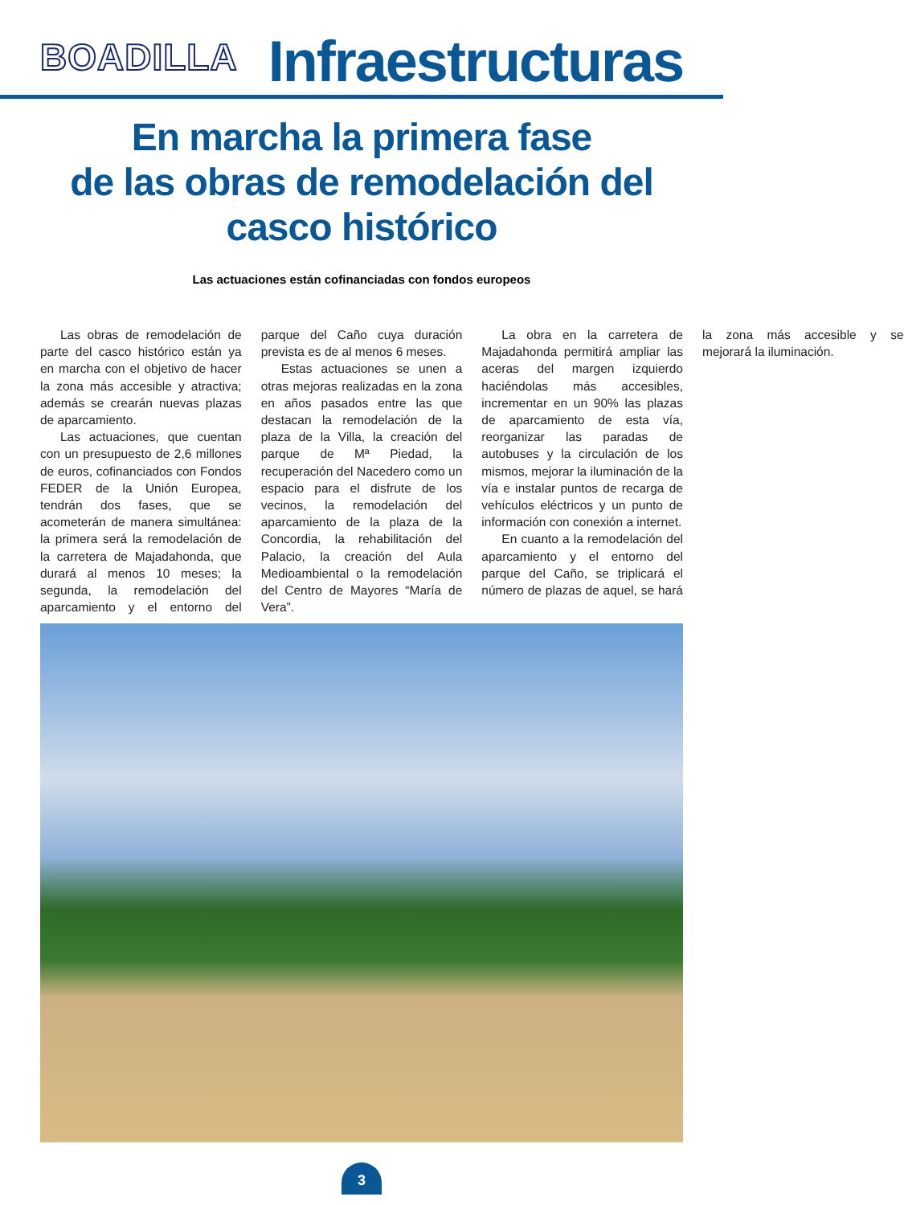BOADILLA
Infraestructuras
En marcha la primera fase
de las obras de remodelación del
casco histórico
Las actuaciones están cofinanciadas con fondos europeos
Las obras de remodelación de parte del casco histórico están ya en marcha con el objetivo de hacer la zona más accesible y atractiva; además se crearán nuevas plazas de aparcamiento.
Las actuaciones, que cuentan con un presupuesto de 2,6 millones de euros, cofinanciados con Fondos FEDER de la Unión Europea, tendrán dos fases, que se acometerán de manera simultánea: la primera será la remodelación de la carretera de Majadahonda, que durará al menos 10 meses; la segunda, la remodelación del aparcamiento y el entorno del parque del Caño cuya duración prevista es de al menos 6 meses.
Estas actuaciones se unen a otras mejoras realizadas en la zona en años pasados entre las que destacan la remodelación de la plaza de la Villa, la creación del parque de Mª Piedad, la recuperación del Nacedero como un espacio para el disfrute de los vecinos, la remodelación del aparcamiento de la plaza de la Concordia, la rehabilitación del Palacio, la creación del Aula Medioambiental o la remodelación del Centro de Mayores “María de Vera”.
La obra en la carretera de Majadahonda permitirá ampliar las aceras del margen izquierdo haciéndolas más accesibles, incrementar en un 90% las plazas de aparcamiento de esta vía, reorganizar las paradas de autobuses y la circulación de los mismos, mejorar la iluminación de la vía e instalar puntos de recarga de vehículos eléctricos y un punto de información con conexión a internet.
En cuanto a la remodelación del aparcamiento y el entorno del parque del Caño, se triplicará el número de plazas de aquel, se hará la zona más accesible y se mejorará la iluminación.
3